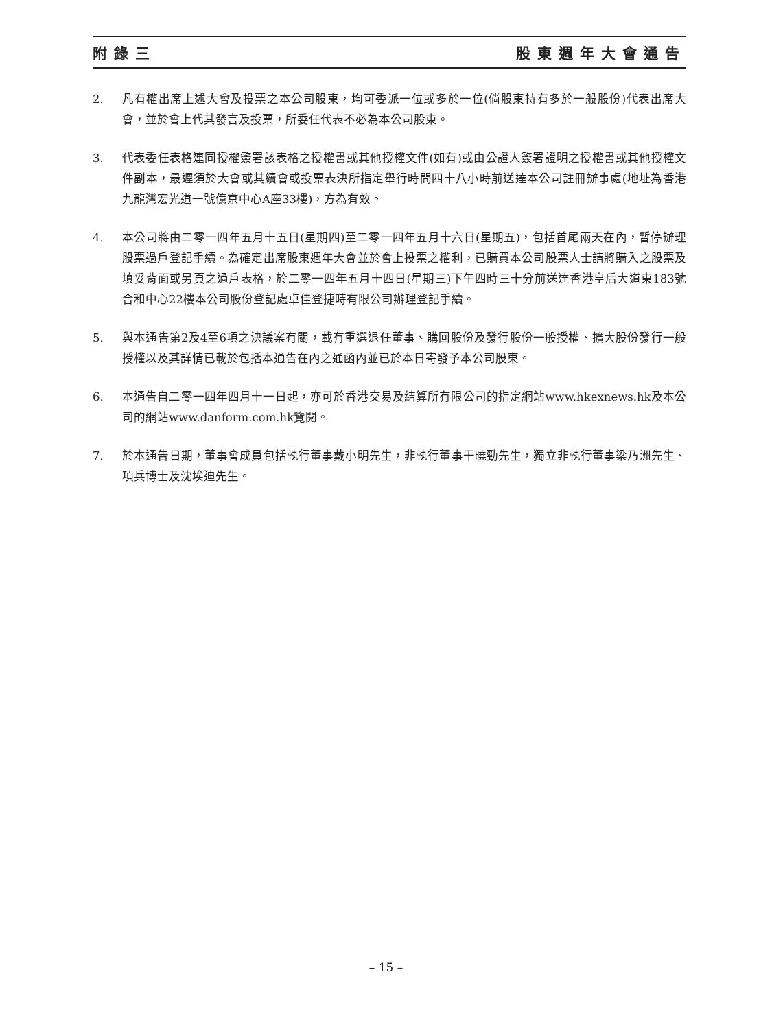附錄三 股東週年大會通告
2. 凡有權出席上述大會及投票之本公司股東，均可委派一位或多於一位(倘股東持有多於一般股份)代表出席大會，並於會上代其發言及投票，所委任代表不必為本公司股東。
3. 代表委任表格連同授權簽署該表格之授權書或其他授權文件(如有)或由公證人簽署證明之授權書或其他授權文件副本，最遲須於大會或其續會或投票表決所指定舉行時間四十八小時前送達本公司註冊辦事處(地址為香港九龍灣宏光道一號億京中心A座33樓)，方為有效。
4. 本公司將由二零一四年五月十五日(星期四)至二零一四年五月十六日(星期五)，包括首尾兩天在內，暫停辦理股票過戶登記手續。為確定出席股東週年大會並於會上投票之權利，已購買本公司股票人士請將購入之股票及填妥背面或另頁之過戶表格，於二零一四年五月十四日(星期三)下午四時三十分前送達香港皇后大道東183號合和中心22樓本公司股份登記處卓佳登捷時有限公司辦理登記手續。
5. 與本通告第2及4至6項之決議案有關，載有重選退任董事、購回股份及發行股份一般授權、擴大股份發行一般授權以及其詳情已載於包括本通告在內之通函內並已於本日寄發予本公司股東。
6. 本通告自二零一四年四月十一日起，亦可於香港交易及結算所有限公司的指定網站www.hkexnews.hk及本公司的網站www.danform.com.hk覽閱。
7. 於本通告日期，董事會成員包括執行董事戴小明先生，非執行董事干曉勁先生，獨立非執行董事梁乃洲先生、項兵博士及沈埃迪先生。
– 15 –